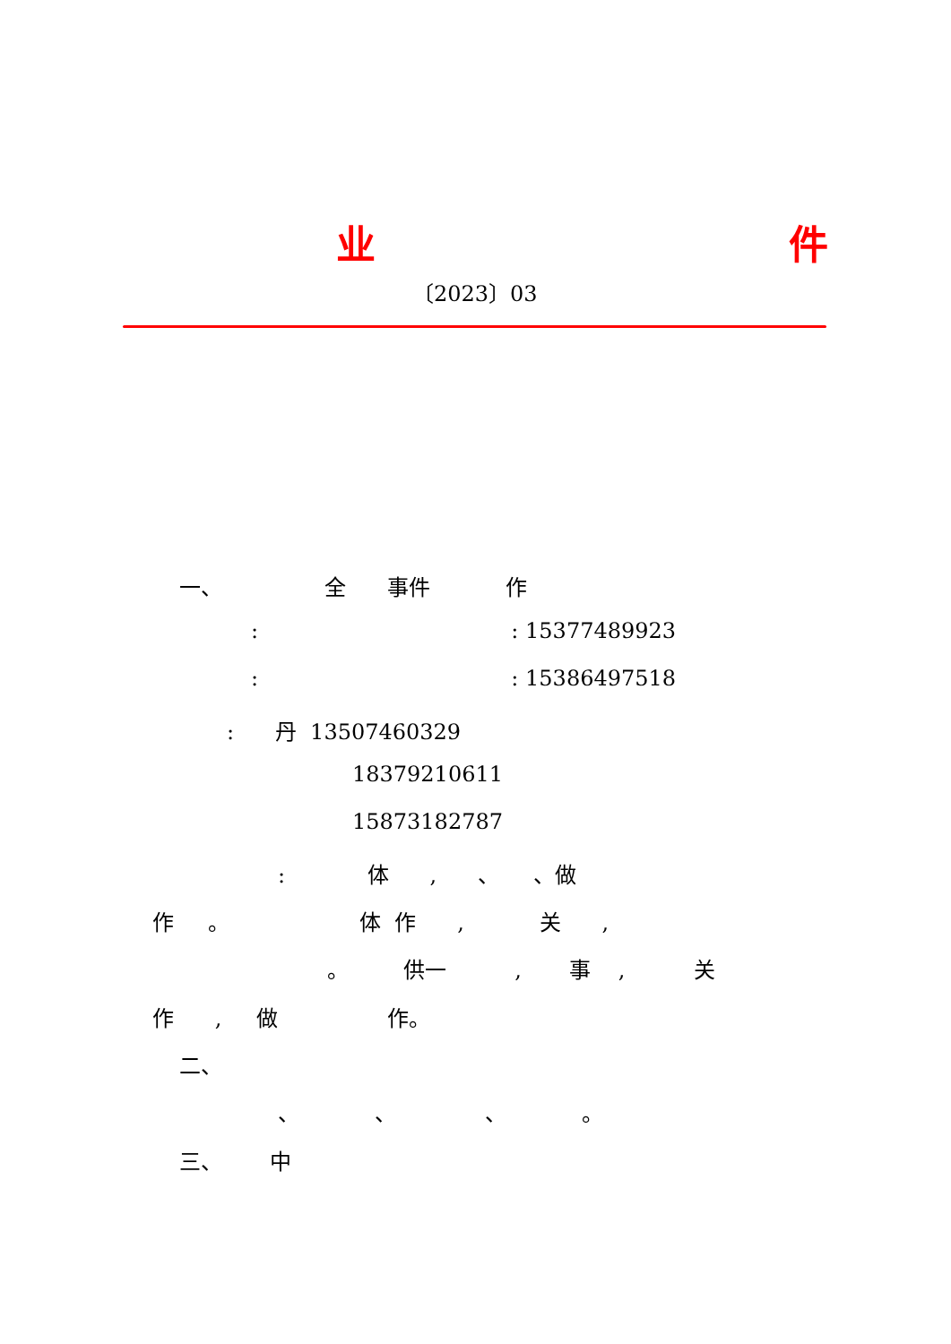业
件
〔2023〕03
一、 全 事件 作
: : 15377489923
: : 15386497518
: 丹 13507460329
18379210611
15873182787
: 体 , 、 、做
作 。 体 作 , 关 ,
。 供一 , 事 , 关
作 , 做 作。
二、
、 、 、 。
三、 中